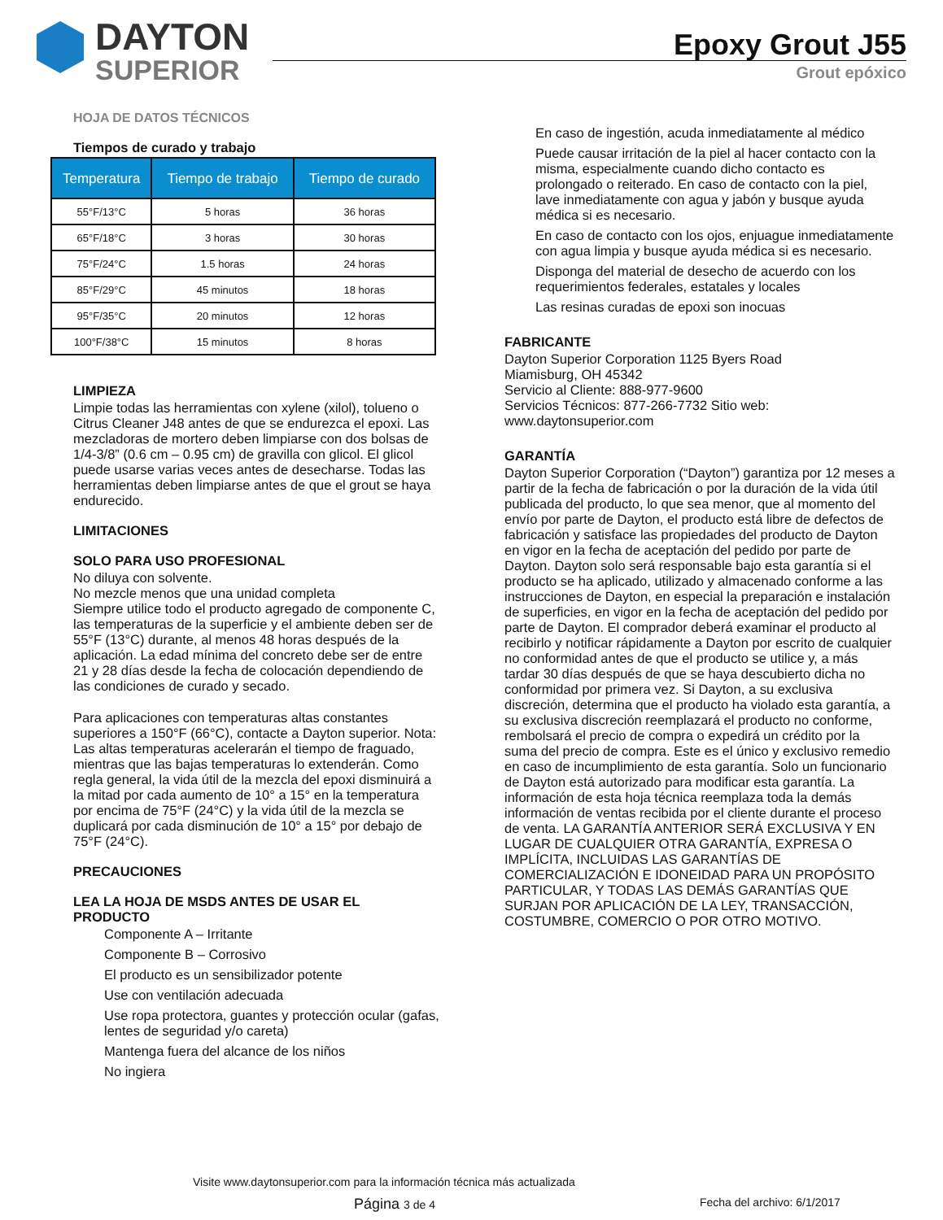DAYTON
SUPERIOR
Epoxy Grout J55
Grout epóxico
HOJA DE DATOS TÉCNICOS
Tiempos de curado y trabajo
| Temperatura | Tiempo de trabajo | Tiempo de curado |
| --- | --- | --- |
| 55°F/13°C | 5 horas | 36 horas |
| 65°F/18°C | 3 horas | 30 horas |
| 75°F/24°C | 1.5 horas | 24 horas |
| 85°F/29°C | 45 minutos | 18 horas |
| 95°F/35°C | 20 minutos | 12 horas |
| 100°F/38°C | 15 minutos | 8 horas |
LIMPIEZA
Limpie todas las herramientas con xylene (xilol), tolueno o Citrus Cleaner J48 antes de que se endurezca el epoxi. Las mezcladoras de mortero deben limpiarse con dos bolsas de 1/4-3/8” (0.6 cm – 0.95 cm) de gravilla con glicol. El glicol puede usarse varias veces antes de desecharse. Todas las herramientas deben limpiarse antes de que el grout se haya endurecido.
LIMITACIONES
SOLO PARA USO PROFESIONAL
No diluya con solvente.
No mezcle menos que una unidad completa
Siempre utilice todo el producto agregado de componente C, las temperaturas de la superficie y el ambiente deben ser de 55°F (13°C) durante, al menos 48 horas después de la aplicación. La edad mínima del concreto debe ser de entre 21 y 28 días desde la fecha de colocación dependiendo de las condiciones de curado y secado.
Para aplicaciones con temperaturas altas constantes superiores a 150°F (66°C), contacte a Dayton superior. Nota: Las altas temperaturas acelerarán el tiempo de fraguado, mientras que las bajas temperaturas lo extenderán. Como regla general, la vida útil de la mezcla del epoxi disminuirá a la mitad por cada aumento de 10° a 15° en la temperatura por encima de 75°F (24°C) y la vida útil de la mezcla se duplicará por cada disminución de 10° a 15° por debajo de 75°F (24°C).
PRECAUCIONES
LEA LA HOJA DE MSDS ANTES DE USAR EL PRODUCTO
Componente A – Irritante
Componente B – Corrosivo
El producto es un sensibilizador potente
Use con ventilación adecuada
Use ropa protectora, guantes y protección ocular (gafas, lentes de seguridad y/o careta)
Mantenga fuera del alcance de los niños
No ingiera
En caso de ingestión, acuda inmediatamente al médico
Puede causar irritación de la piel al hacer contacto con la misma, especialmente cuando dicho contacto es prolongado o reiterado. En caso de contacto con la piel, lave inmediatamente con agua y jabón y busque ayuda médica si es necesario.
En caso de contacto con los ojos, enjuague inmediatamente con agua limpia y busque ayuda médica si es necesario.
Disponga del material de desecho de acuerdo con los requerimientos federales, estatales y locales
Las resinas curadas de epoxi son inocuas
FABRICANTE
Dayton Superior Corporation 1125 Byers Road
Miamisburg, OH 45342
Servicio al Cliente: 888-977-9600
Servicios Técnicos: 877-266-7732 Sitio web: www.daytonsuperior.com
GARANTÍA
Dayton Superior Corporation (“Dayton”) garantiza por 12 meses a partir de la fecha de fabricación o por la duración de la vida útil publicada del producto, lo que sea menor, que al momento del envío por parte de Dayton, el producto está libre de defectos de fabricación y satisface las propiedades del producto de Dayton en vigor en la fecha de aceptación del pedido por parte de Dayton. Dayton solo será responsable bajo esta garantía si el producto se ha aplicado, utilizado y almacenado conforme a las instrucciones de Dayton, en especial la preparación e instalación de superficies, en vigor en la fecha de aceptación del pedido por parte de Dayton. El comprador deberá examinar el producto al recibirlo y notificar rápidamente a Dayton por escrito de cualquier no conformidad antes de que el producto se utilice y, a más tardar 30 días después de que se haya descubierto dicha no conformidad por primera vez. Si Dayton, a su exclusiva discreción, determina que el producto ha violado esta garantía, a su exclusiva discreción reemplazará el producto no conforme, rembolsará el precio de compra o expedirá un crédito por la suma del precio de compra. Este es el único y exclusivo remedio en caso de incumplimiento de esta garantía. Solo un funcionario de Dayton está autorizado para modificar esta garantía. La información de esta hoja técnica reemplaza toda la demás información de ventas recibida por el cliente durante el proceso de venta. LA GARANTÍA ANTERIOR SERÁ EXCLUSIVA Y EN LUGAR DE CUALQUIER OTRA GARANTÍA, EXPRESA O IMPLÍCITA, INCLUIDAS LAS GARANTÍAS DE COMERCIALIZACIÓN E IDONEIDAD PARA UN PROPÓSITO PARTICULAR, Y TODAS LAS DEMÁS GARANTÍAS QUE SURJAN POR APLICACIÓN DE LA LEY, TRANSACCIÓN, COSTUMBRE, COMERCIO O POR OTRO MOTIVO.
Visite www.daytonsuperior.com para la información técnica más actualizada
Página 3 de 4 Fecha del archivo: 6/1/2017